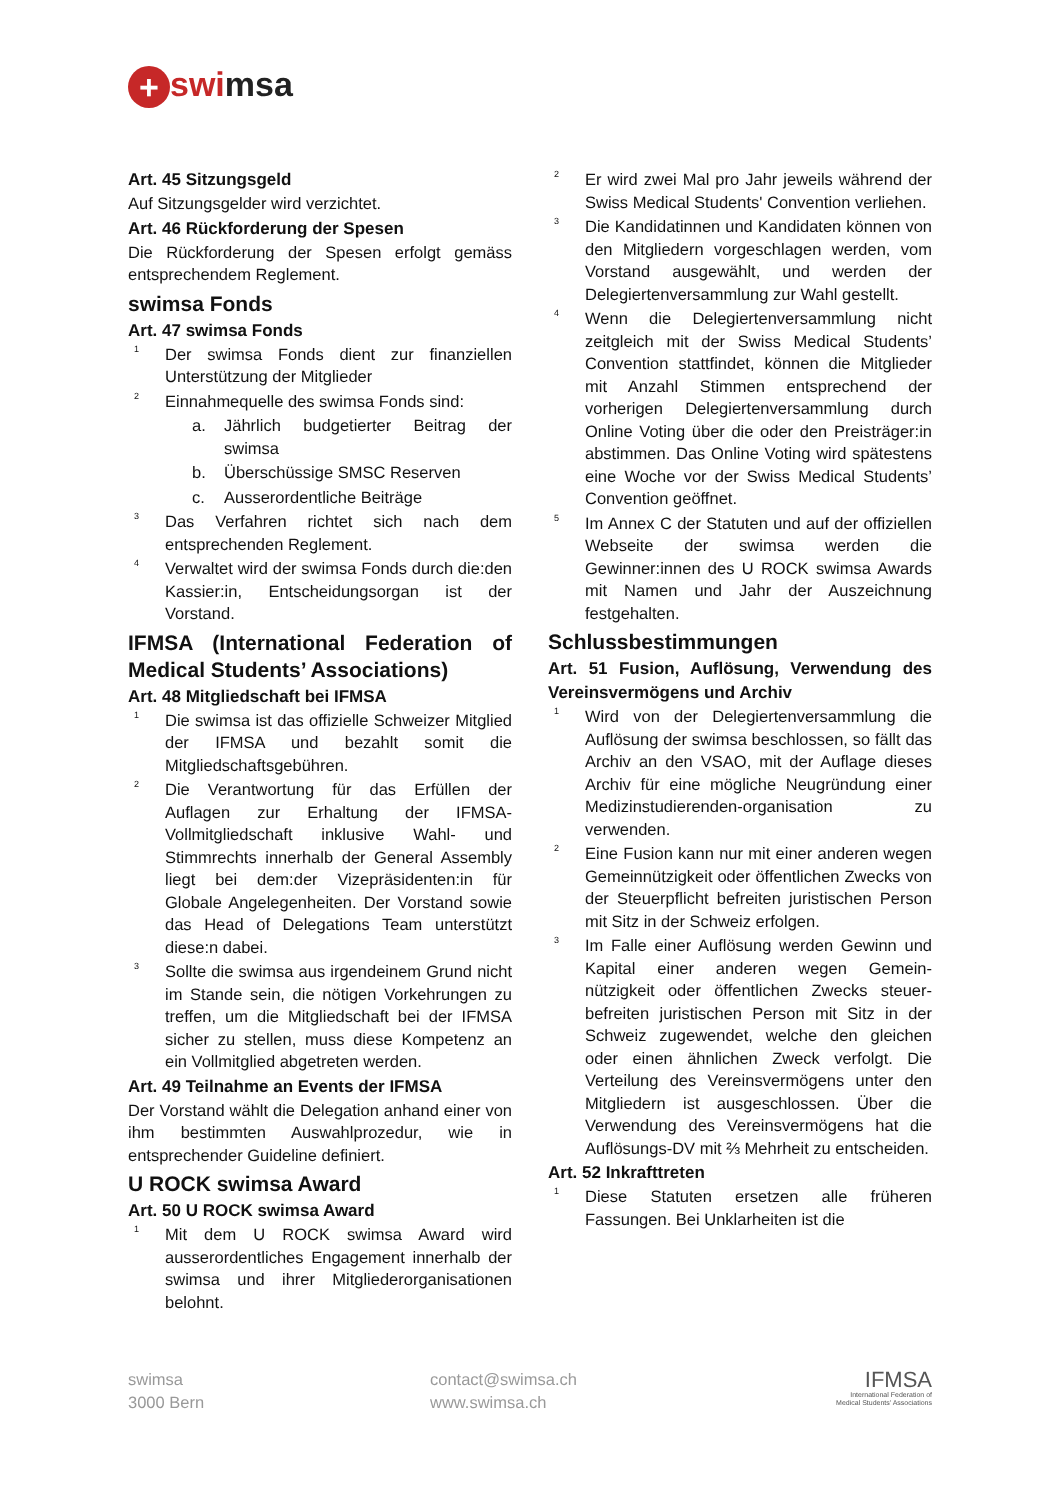+ swimsa
Art. 45 Sitzungsgeld
Auf Sitzungsgelder wird verzichtet.
Art. 46 Rückforderung der Spesen
Die Rückforderung der Spesen erfolgt gemäss entsprechendem Reglement.
swimsa Fonds
Art. 47 swimsa Fonds
<sup>1</sup> Der swimsa Fonds dient zur finanziellen Unterstützung der Mitglieder
<sup>2</sup> Einnahmequelle des swimsa Fonds sind:
a. Jährlich budgetierter Beitrag der swimsa
b. Überschüssige SMSC Reserven
c. Ausserordentliche Beiträge
<sup>3</sup> Das Verfahren richtet sich nach dem entsprechenden Reglement.
<sup>4</sup> Verwaltet wird der swimsa Fonds durch die:den Kassier:in, Entscheidungsorgan ist der Vorstand.
IFMSA (International Federation of Medical Students’ Associations)
Art. 48 Mitgliedschaft bei IFMSA
<sup>1</sup> Die swimsa ist das offizielle Schweizer Mitglied der IFMSA und bezahlt somit die Mitgliedschaftsgebühren.
<sup>2</sup> Die Verantwortung für das Erfüllen der Auflagen zur Erhaltung der IFMSA-Vollmitgliedschaft inklusive Wahl- und Stimmrechts innerhalb der General Assembly liegt bei dem:der Vizepräsidenten:in für Globale Angelegenheiten. Der Vorstand sowie das Head of Delegations Team unterstützt diese:n dabei.
<sup>3</sup> Sollte die swimsa aus irgendeinem Grund nicht im Stande sein, die nötigen Vorkehrungen zu treffen, um die Mitgliedschaft bei der IFMSA sicher zu stellen, muss diese Kompetenz an ein Vollmitglied abgetreten werden.
Art. 49 Teilnahme an Events der IFMSA
Der Vorstand wählt die Delegation anhand einer von ihm bestimmten Auswahlprozedur, wie in entsprechender Guideline definiert.
U ROCK swimsa Award
Art. 50 U ROCK swimsa Award
<sup>1</sup> Mit dem U ROCK swimsa Award wird ausserordentliches Engagement innerhalb der swimsa und ihrer Mitgliederorganisationen belohnt.
<sup>2</sup> Er wird zwei Mal pro Jahr jeweils während der Swiss Medical Students' Convention verliehen.
<sup>3</sup> Die Kandidatinnen und Kandidaten können von den Mitgliedern vorgeschlagen werden, vom Vorstand ausgewählt, und werden der Delegiertenversammlung zur Wahl gestellt.
<sup>4</sup> Wenn die Delegiertenversammlung nicht zeitgleich mit der Swiss Medical Students’ Convention stattfindet, können die Mitglieder mit Anzahl Stimmen entsprechend der vorherigen Delegiertenversammlung durch Online Voting über die oder den Preisträger:in abstimmen. Das Online Voting wird spätestens eine Woche vor der Swiss Medical Students’ Convention geöffnet.
<sup>5</sup> Im Annex C der Statuten und auf der offiziellen Webseite der swimsa werden die Gewinner:innen des U ROCK swimsa Awards mit Namen und Jahr der Auszeichnung festgehalten.
Schlussbestimmungen
Art. 51 Fusion, Auflösung, Verwendung des Vereinsvermögens und Archiv
<sup>1</sup> Wird von der Delegiertenversammlung die Auflösung der swimsa beschlossen, so fällt das Archiv an den VSAO, mit der Auflage dieses Archiv für eine mögliche Neugründung einer Medizinstudierenden-organisation zu verwenden.
<sup>2</sup> Eine Fusion kann nur mit einer anderen wegen Gemeinnützigkeit oder öffentlichen Zwecks von der Steuerpflicht befreiten juristischen Person mit Sitz in der Schweiz erfolgen.
<sup>3</sup> Im Falle einer Auflösung werden Gewinn und Kapital einer anderen wegen Gemein-nützigkeit oder öffentlichen Zwecks steuer-befreiten juristischen Person mit Sitz in der Schweiz zugewendet, welche den gleichen oder einen ähnlichen Zweck verfolgt. Die Verteilung des Vereinsvermögens unter den Mitgliedern ist ausgeschlossen. Über die Verwendung des Vereinsvermögens hat die Auflösungs-DV mit ⅔ Mehrheit zu entscheiden.
Art. 52 Inkrafttreten
<sup>1</sup> Diese Statuten ersetzen alle früheren Fassungen. Bei Unklarheiten ist die
swimsa
3000 Bern
contact@swimsa.ch
www.swimsa.ch
IFMSA
International Federation of
Medical Students' Associations